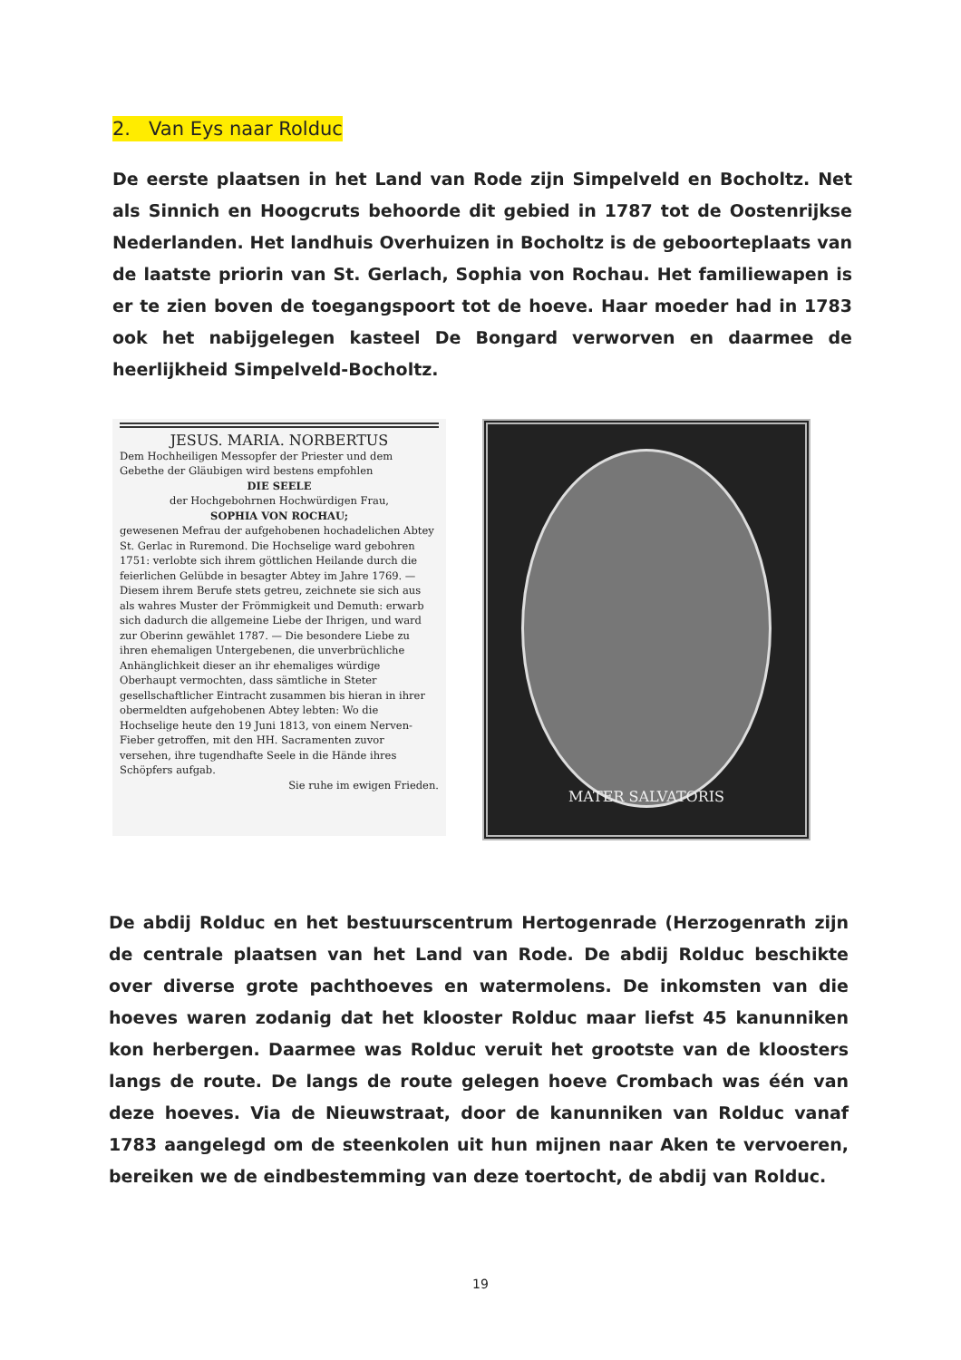2. Van Eys naar Rolduc
De eerste plaatsen in het Land van Rode zijn Simpelveld en Bocholtz. Net als Sinnich en Hoogcruts behoorde dit gebied in 1787 tot de Oostenrijkse Nederlanden. Het landhuis Overhuizen in Bocholtz is de geboorteplaats van de laatste priorin van St. Gerlach, Sophia von Rochau. Het familiewapen is er te zien boven de toegangspoort tot de hoeve. Haar moeder had in 1783 ook het nabijgelegen kasteel De Bongard verworven en daarmee de heerlijkheid Simpelveld-Bocholtz.
JESUS. MARIA. NORBERTUS
Dem Hochheiligen Messopfer der Priester und dem Gebethe der Gläubigen wird bestens empfohlen
DIE SEELE
der Hochgebohrnen Hochwürdigen Frau,
SOPHIA VON ROCHAU;
gewesenen Mefrau der aufgehobenen hochadelichen Abtey St. Gerlac in Ruremond. Die Hochselige ward gebohren 1751: verlobte sich ihrem göttlichen Heilande durch die feierlichen Gelübde in besagter Abtey im Jahre 1769. — Diesem ihrem Berufe stets getreu, zeichnete sie sich aus als wahres Muster der Frömmigkeit und Demuth: erwarb sich dadurch die allgemeine Liebe der Ihrigen, und ward zur Oberinn gewählet 1787. — Die besondere Liebe zu ihren ehemaligen Untergebenen, die unverbrüchliche Anhänglichkeit dieser an ihr ehemaliges würdige Oberhaupt vermochten, dass sämtliche in Steter gesellschaftlicher Eintracht zusammen bis hieran in ihrer obermeldten aufgehobenen Abtey lebten: Wo die Hochselige heute den 19 Juni 1813, von einem Nerven-Fieber getroffen, mit den HH. Sacramenten zuvor versehen, ihre tugendhafte Seele in die Hände ihres Schöpfers aufgab.
Sie ruhe im ewigen Frieden.
MATER SALVATORIS
De abdij Rolduc en het bestuurscentrum Hertogenrade (Herzogenrath zijn de centrale plaatsen van het Land van Rode. De abdij Rolduc beschikte over diverse grote pachthoeves en watermolens. De inkomsten van die hoeves waren zodanig dat het klooster Rolduc maar liefst 45 kanunniken kon herbergen. Daarmee was Rolduc veruit het grootste van de kloosters langs de route. De langs de route gelegen hoeve Crombach was één van deze hoeves. Via de Nieuwstraat, door de kanunniken van Rolduc vanaf 1783 aangelegd om de steenkolen uit hun mijnen naar Aken te vervoeren, bereiken we de eindbestemming van deze toertocht, de abdij van Rolduc.
19